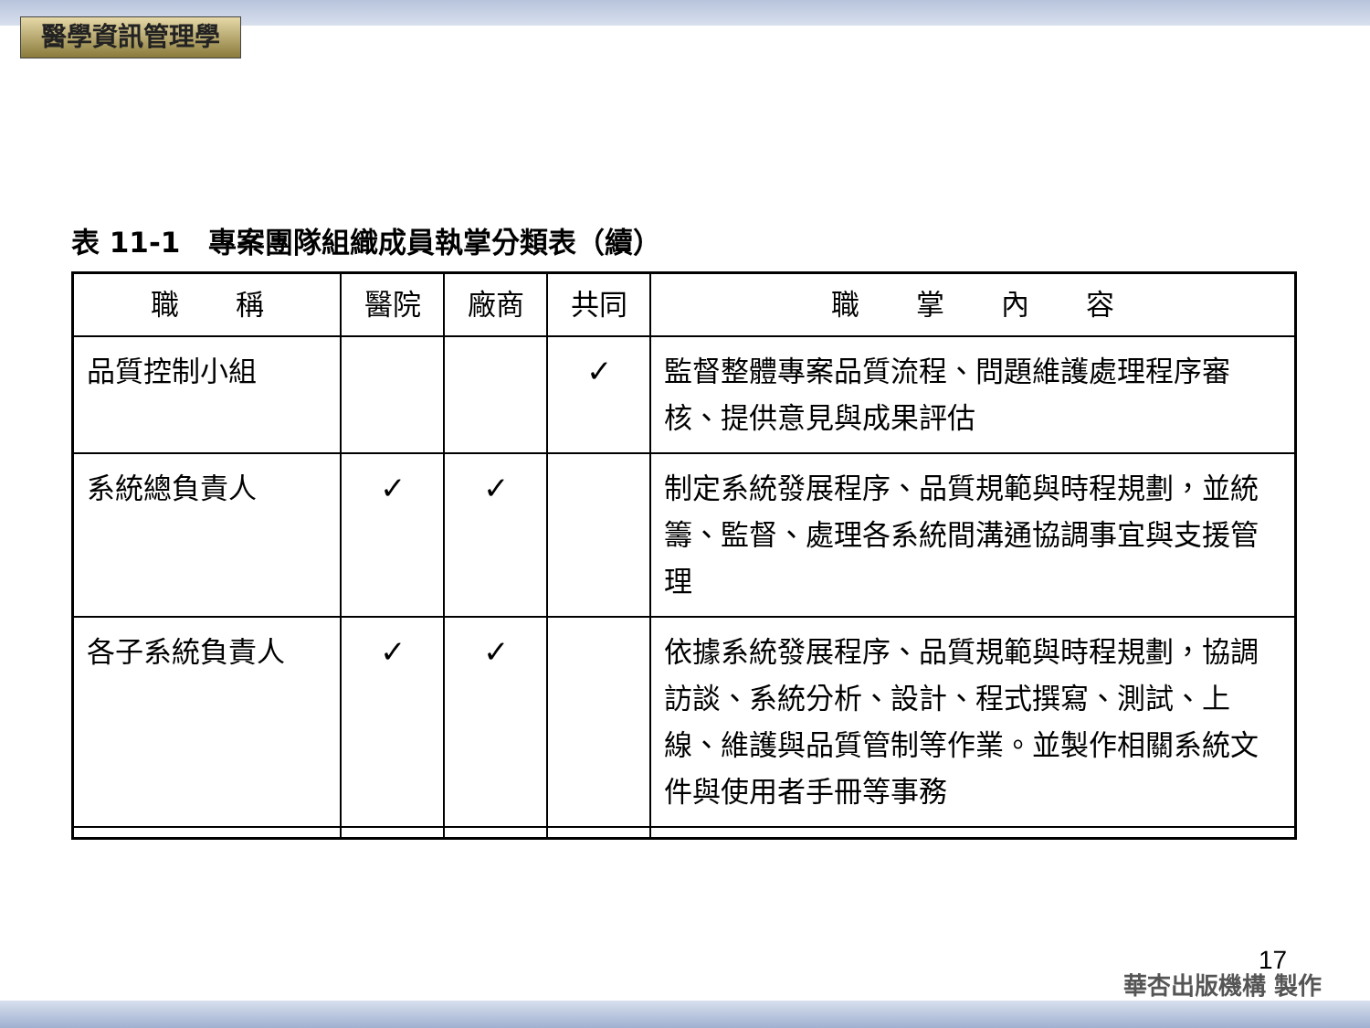醫學資訊管理學
表 11-1　專案團隊組織成員執掌分類表（續）
| 職 稱 | 醫院 | 廠商 | 共同 | 職 掌 內 容 |
| --- | --- | --- | --- | --- |
| 品質控制小組 | | | ✓ | 監督整體專案品質流程、問題維護處理程序審核、提供意見與成果評估 |
| 系統總負責人 | ✓ | ✓ | | 制定系統發展程序、品質規範與時程規劃，並統籌、監督、處理各系統間溝通協調事宜與支援管理 |
| 各子系統負責人 | ✓ | ✓ | | 依據系統發展程序、品質規範與時程規劃，協調訪談、系統分析、設計、程式撰寫、測試、上線、維護與品質管制等作業。並製作相關系統文件與使用者手冊等事務 |
17
華杏出版機構 製作